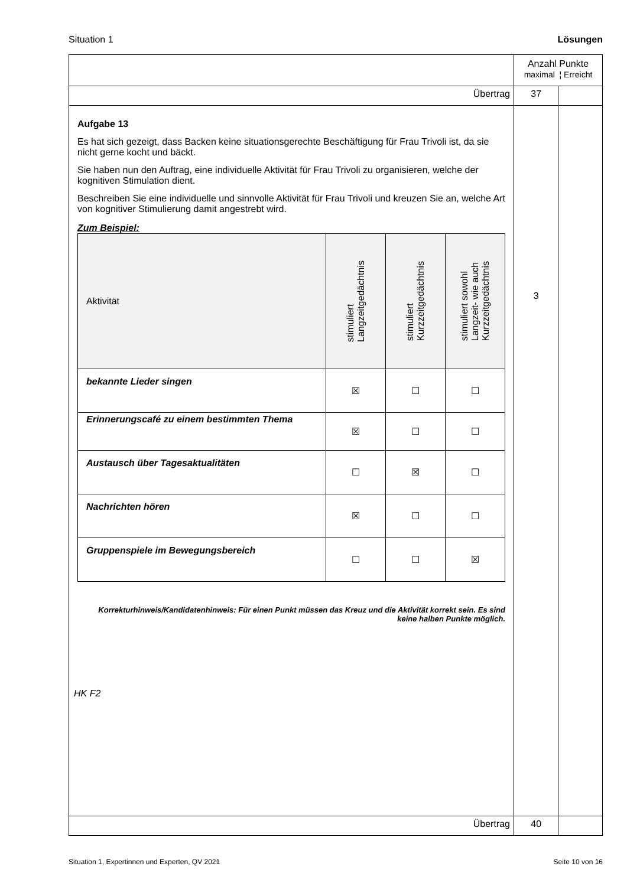Situation 1 Lösungen
| | Anzahl Punkte maximal ¦ Erreicht | |
| Übertrag | 37 | |
| Aufgabe 13 Es hat sich gezeigt, dass Backen keine situationsgerechte Beschäftigung für Frau Trivoli ist, da sie nicht gerne kocht und bäckt. Sie haben nun den Auftrag, eine individuelle Aktivität für Frau Trivoli zu organisieren, welche der kognitiven Stimulation dient. Beschreiben Sie eine individuelle und sinnvolle Aktivität für Frau Trivoli und kreuzen Sie an, welche Art von kognitiver Stimulierung damit angestrebt wird. Zum Beispiel: / Aktivität / stimuliert Langzeitgedächtnis / stimuliert Kurzzeitgedächtnis / stimuliert sowohl Langzeit- wie auch Kurzzeitgedächtnis / / --- / --- / --- / --- / / bekannte Lieder singen / ☒ / ☐ / ☐ / / Erinnerungscafé zu einem bestimmten Thema / ☒ / ☐ / ☐ / / Austausch über Tagesaktualitäten / ☐ / ☒ / ☐ / / Nachrichten hören / ☒ / ☐ / ☐ / / Gruppenspiele im Bewegungsbereich / ☐ / ☐ / ☒ / Korrekturhinweis/Kandidatenhinweis: Für einen Punkt müssen das Kreuz und die Aktivität korrekt sein. Es sind keine halben Punkte möglich. HK F2 | 3 | |
| Übertrag | 40 | |
Situation 1, Expertinnen und Experten, QV 2021 Seite 10 von 16